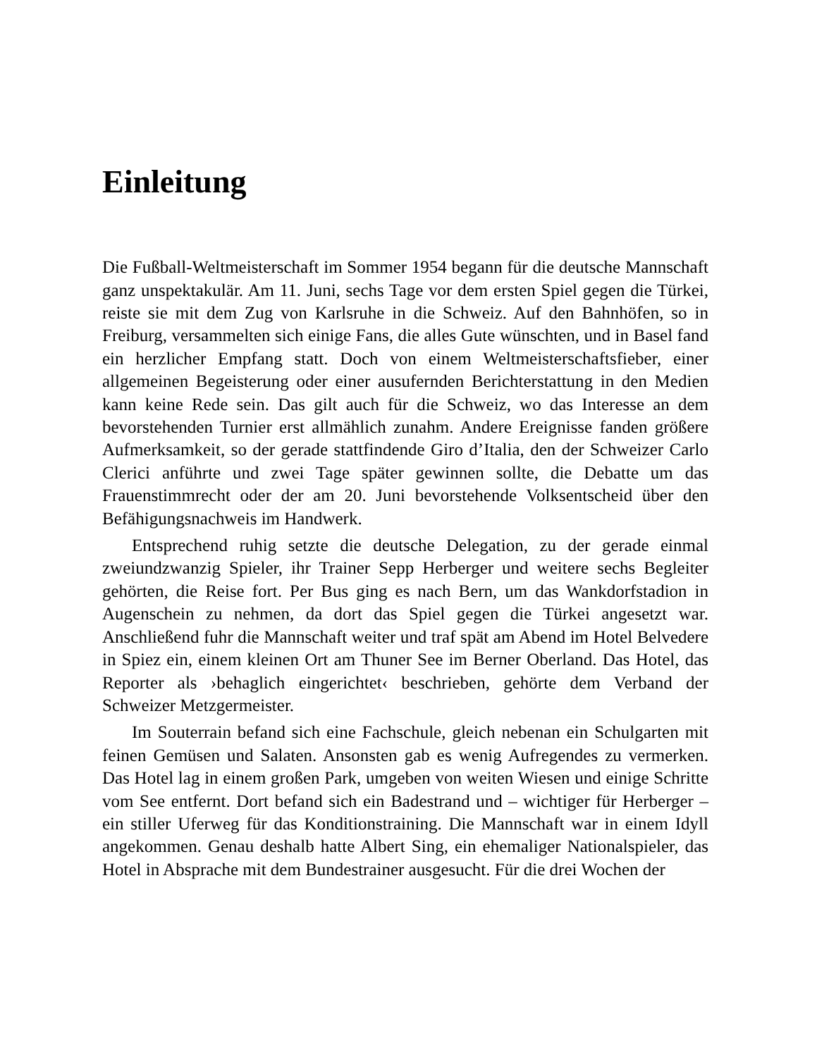Einleitung
Die Fußball-Weltmeisterschaft im Sommer 1954 begann für die deutsche Mannschaft ganz unspektakulär. Am 11. Juni, sechs Tage vor dem ersten Spiel gegen die Türkei, reiste sie mit dem Zug von Karlsruhe in die Schweiz. Auf den Bahnhöfen, so in Freiburg, versammelten sich einige Fans, die alles Gute wünschten, und in Basel fand ein herzlicher Empfang statt. Doch von einem Weltmeisterschaftsfieber, einer allgemeinen Begeisterung oder einer ausufernden Berichterstattung in den Medien kann keine Rede sein. Das gilt auch für die Schweiz, wo das Interesse an dem bevorstehenden Turnier erst allmählich zunahm. Andere Ereignisse fanden größere Aufmerksamkeit, so der gerade stattfindende Giro d’Italia, den der Schweizer Carlo Clerici anführte und zwei Tage später gewinnen sollte, die Debatte um das Frauenstimmrecht oder der am 20. Juni bevorstehende Volksentscheid über den Befähigungsnachweis im Handwerk.
Entsprechend ruhig setzte die deutsche Delegation, zu der gerade einmal zweiundzwanzig Spieler, ihr Trainer Sepp Herberger und weitere sechs Begleiter gehörten, die Reise fort. Per Bus ging es nach Bern, um das Wankdorfstadion in Augenschein zu nehmen, da dort das Spiel gegen die Türkei angesetzt war. Anschließend fuhr die Mannschaft weiter und traf spät am Abend im Hotel Belvedere in Spiez ein, einem kleinen Ort am Thuner See im Berner Oberland. Das Hotel, das Reporter als ›behaglich eingerichtet‹ beschrieben, gehörte dem Verband der Schweizer Metzgermeister.
Im Souterrain befand sich eine Fachschule, gleich nebenan ein Schulgarten mit feinen Gemüsen und Salaten. Ansonsten gab es wenig Aufregendes zu vermerken. Das Hotel lag in einem großen Park, umgeben von weiten Wiesen und einige Schritte vom See entfernt. Dort befand sich ein Badestrand und – wichtiger für Herberger – ein stiller Uferweg für das Konditionstraining. Die Mannschaft war in einem Idyll angekommen. Genau deshalb hatte Albert Sing, ein ehemaliger Nationalspieler, das Hotel in Absprache mit dem Bundestrainer ausgesucht. Für die drei Wochen der